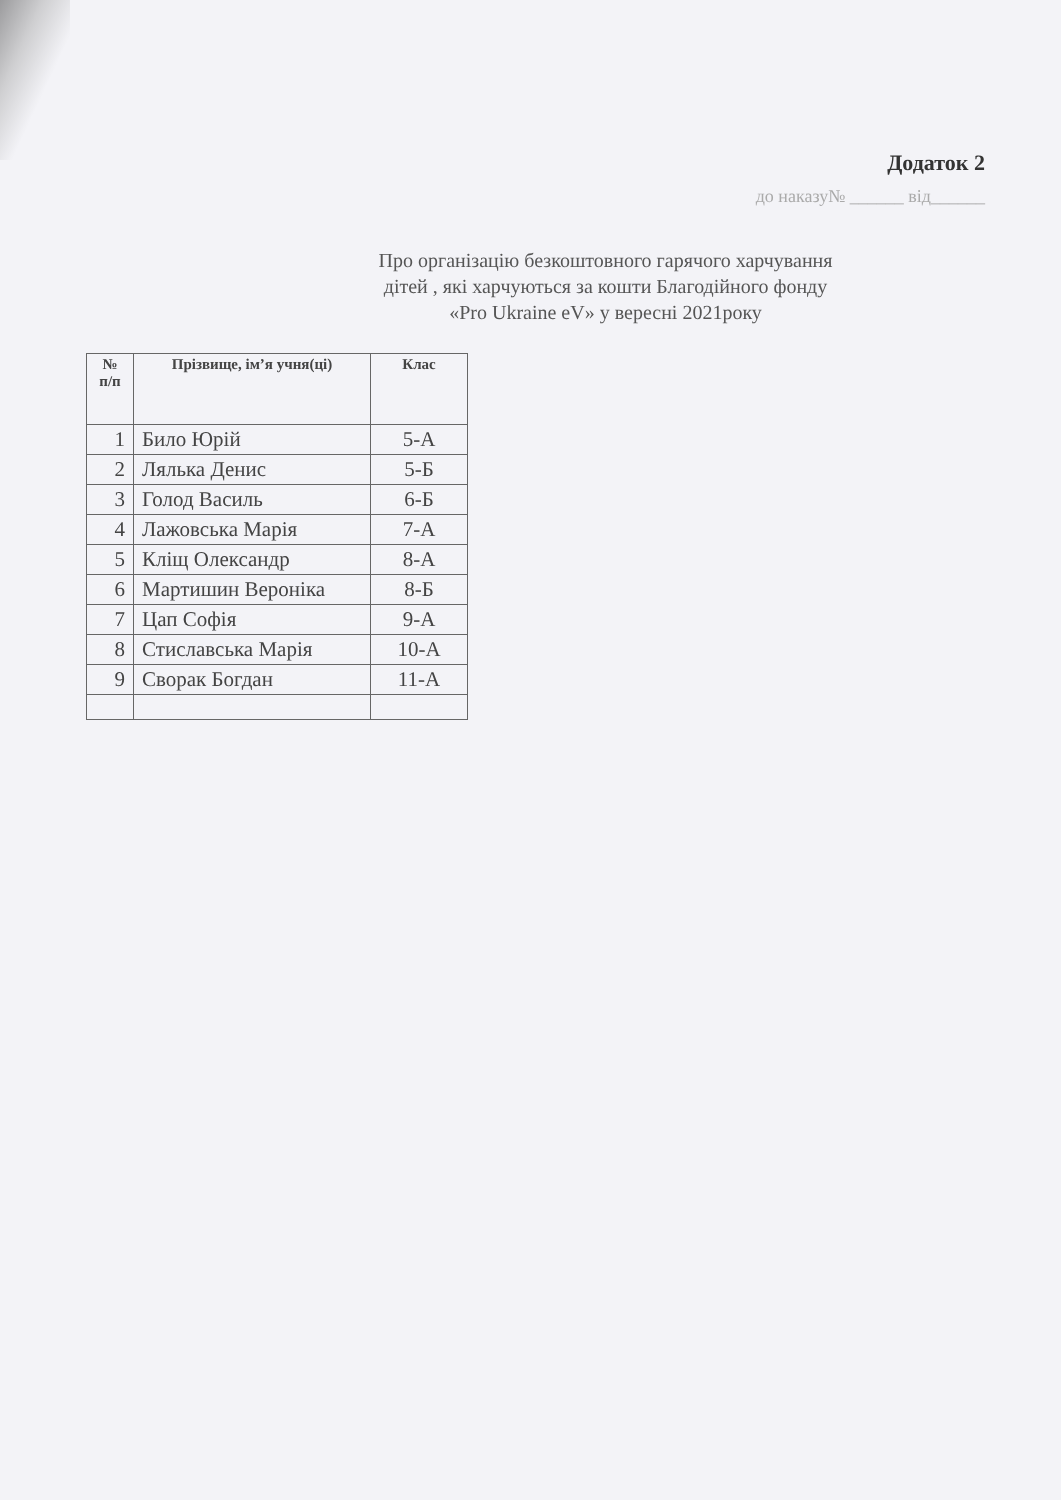Додаток 2
до наказу№ ______ від______
Про організацію безкоштовного гарячого харчування
дітей , які харчуються за кошти Благодійного фонду
«Pro Ukraine eV» у вересні 2021року
| № п/п | Прізвище, ім’я учня(ці) | Клас |
| --- | --- | --- |
| 1 | Било Юрій | 5-А |
| 2 | Лялька Денис | 5-Б |
| 3 | Голод Василь | 6-Б |
| 4 | Лажовська Марія | 7-А |
| 5 | Кліщ Олександр | 8-А |
| 6 | Мартишин Вероніка | 8-Б |
| 7 | Цап Софія | 9-А |
| 8 | Стиславська Марія | 10-А |
| 9 | Сворак Богдан | 11-А |